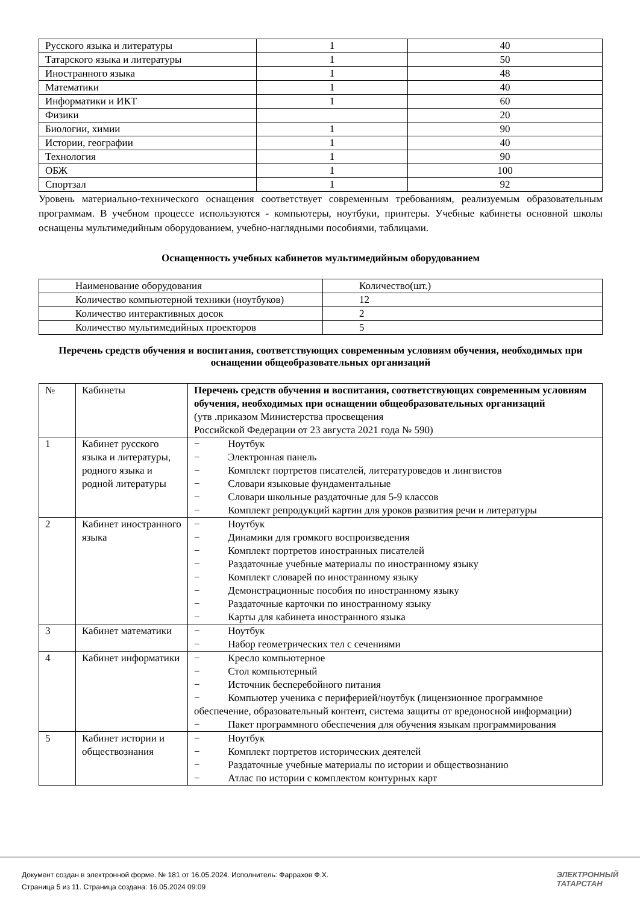| Русского языка и литературы | 1 | 40 |
| Татарского языка и литературы | 1 | 50 |
| Иностранного языка | 1 | 48 |
| Математики | 1 | 40 |
| Информатики и ИКТ | 1 | 60 |
| Физики | | 20 |
| Биологии, химии | 1 | 90 |
| Истории, географии | 1 | 40 |
| Технология | 1 | 90 |
| ОБЖ | 1 | 100 |
| Спортзал | 1 | 92 |
Уровень материально-технического оснащения соответствует современным требованиям, реализуемым образовательным программам. В учебном процессе используются - компьютеры, ноутбуки, принтеры. Учебные кабинеты основной школы оснащены мультимедийным оборудованием, учебно-наглядными пособиями, таблицами.
Оснащенность учебных кабинетов мультимедийным оборудованием
| Наименование оборудования | Количество(шт.) |
| Количество компьютерной техники (ноутбуков) | 12 |
| Количество интерактивных досок | 2 |
| Количество мультимедийных проекторов | 5 |
Перечень средств обучения и воспитания, соответствующих современным условиям обучения, необходимых при оснащении общеобразовательных организаций
| № | Кабинеты | Перечень средств обучения и воспитания, соответствующих современным условиям обучения, необходимых при оснащении общеобразовательных организаций (утв .приказом Министерства просвещения Российской Федерации от 23 августа 2021 года № 590) |
| 1 | Кабинет русского языка и литературы, родного языка и родной литературы | − Ноутбук − Электронная панель − Комплект портретов писателей, литературоведов и лингвистов − Словари языковые фундаментальные − Словари школьные раздаточные для 5-9 классов − Комплект репродукций картин для уроков развития речи и литературы |
| 2 | Кабинет иностранного языка | − Ноутбук − Динамики для громкого воспроизведения − Комплект портретов иностранных писателей − Раздаточные учебные материалы по иностранному языку − Комплект словарей по иностранному языку − Демонстрационные пособия по иностранному языку − Раздаточные карточки по иностранному языку − Карты для кабинета иностранного языка |
| 3 | Кабинет математики | − Ноутбук − Набор геометрических тел с сечениями |
| 4 | Кабинет информатики | − Кресло компьютерное − Стол компьютерный − Источник бесперебойного питания − Компьютер ученика с периферией/ноутбук (лицензионное программное обеспечение, образовательный контент, система защиты от вредоносной информации) − Пакет программного обеспечения для обучения языкам программирования |
| 5 | Кабинет истории и обществознания | − Ноутбук − Комплект портретов исторических деятелей − Раздаточные учебные материалы по истории и обществознанию − Атлас по истории с комплектом контурных карт |
Документ создан в электронной форме. № 181 от 16.05.2024. Исполнитель: Фаррахов Ф.Х.
Страница 5 из 11. Страница создана: 16.05.2024 09:09
ЭЛЕКТРОННЫЙ
ТАТАРСТАН